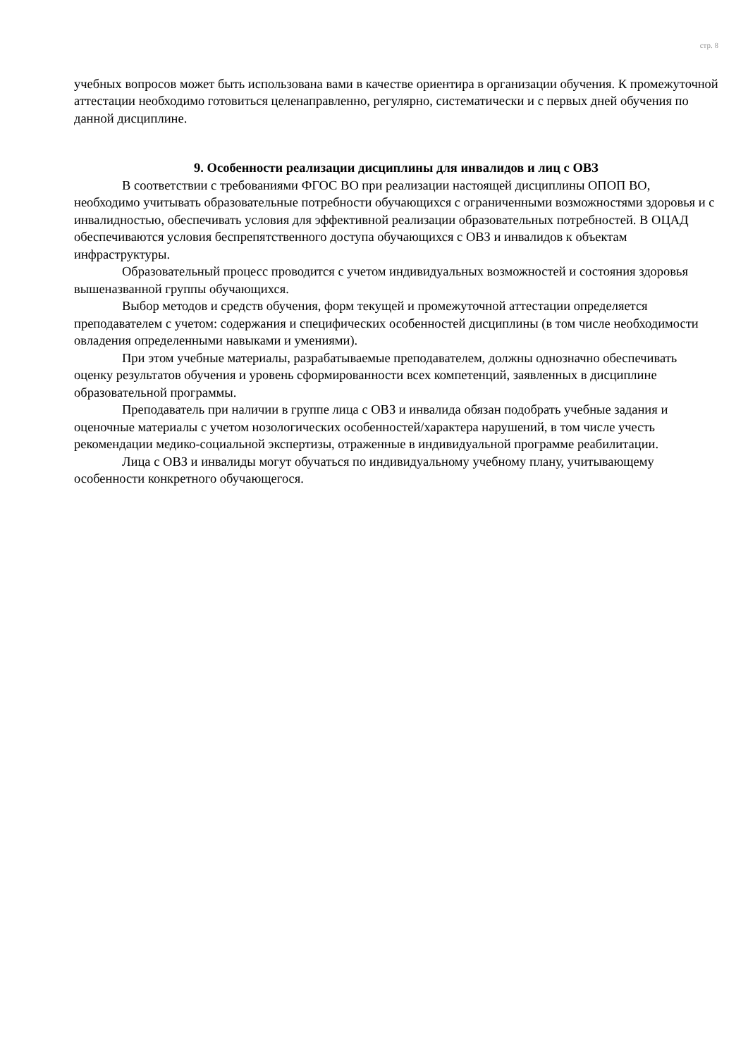стр. 8
учебных вопросов может быть использована вами в качестве ориентира в организации обучения. К промежуточной аттестации необходимо готовиться целенаправленно, регулярно, систематически и с первых дней обучения по данной дисциплине.
9. Особенности реализации дисциплины для инвалидов и лиц с ОВЗ
В соответствии с требованиями ФГОС ВО при реализации настоящей дисциплины ОПОП ВО, необходимо учитывать образовательные потребности обучающихся с ограниченными возможностями здоровья и с инвалидностью, обеспечивать условия для эффективной реализации образовательных потребностей. В ОЦАД обеспечиваются условия беспрепятственного доступа обучающихся с ОВЗ и инвалидов к объектам инфраструктуры.
Образовательный процесс проводится с учетом индивидуальных возможностей и состояния здоровья вышеназванной группы обучающихся.
Выбор методов и средств обучения, форм текущей и промежуточной аттестации определяется преподавателем с учетом: содержания и специфических особенностей дисциплины (в том числе необходимости овладения определенными навыками и умениями).
При этом учебные материалы, разрабатываемые преподавателем, должны однозначно обеспечивать оценку результатов обучения и уровень сформированности всех компетенций, заявленных в дисциплине образовательной программы.
Преподаватель при наличии в группе лица с ОВЗ и инвалида обязан подобрать учебные задания и оценочные материалы с учетом нозологических особенностей/характера нарушений, в том числе учесть рекомендации медико-социальной экспертизы, отраженные в индивидуальной программе реабилитации.
Лица с ОВЗ и инвалиды могут обучаться по индивидуальному учебному плану, учитывающему особенности конкретного обучающегося.